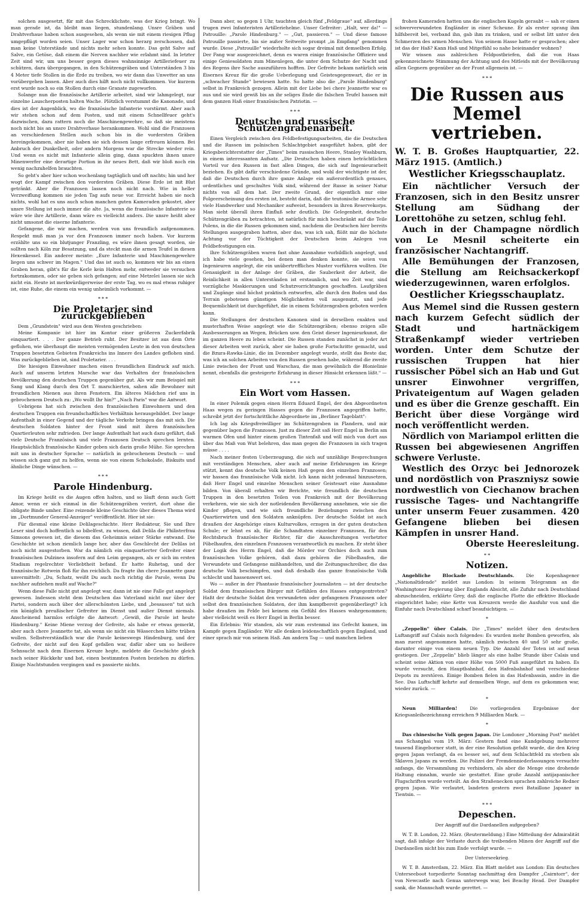solchen ausgesetzt, für mit das Schrecklichste, was der Krieg bringt. Wo man gerade ist, da bleibt man liegen, stundenlang. Unsre Gräben und Drahtverhaue haben schon ausgesehen, als wenn sie mit einem riesigen Pflug umgepflügt worden seien. Unser Lager war schon herarg zerschossen, daß man keine Unterstände und nichts mehr sehen konnte. Das geht Salve auf Salve, ein Getöse, daß einem die Nerven nachher wie erlahmt sind. In letzter Zeit sind wir, um uns besser gegen dieses wahnsinnige Artilleriefeuer zu schützen, dazu übergegangen, in den Schützengräben und Unterständen 3 bis 4 Meter tiefe Stollen in die Erde zu treiben, wo wir dann das Unwetter an uns vorübergehen lassen. Aber auch dies hilft noch nicht vollkommen. Vor kurzem erst wurde noch so ein Stollen durch eine Granate zugeworfen.
Solange nun die französische Artillerie arbeitet, sind wir lahmgelegt, nur einzelne Lauscherposten halten Wache. Plötzlich verstummt die Kanonade, und dies ist der Augenblick, wo die französische Infanterie vorstürmt. Aber auch wir stehen schon auf dem Posten, und mit einem Schnellfeuer geht's dazwischen, dazu rattern noch die Maschinengewehre, so daß sie meistens noch nicht bis an unsre Drahtverhaue herankommen. Wohl sind die Franzosen an verschiedenen Stellen auch schon bis in die vordersten Gräben hereingekommen, aber nie haben sie sich dessen lange erfreuen können. Bei Anbruch der Dunkelheit, oder andern Morgens war die Strecke wieder rein. Und wenn es nicht mit Infanterie allein ging, dann spuckten ihnen unsre Minenwerfer eine derartige Portion in ihr neues Bett, daß wir bloß noch ein wenig nachzuhelfen brauchten.
So geht's aber hier schon wochenlang tagtäglich und oft nachts; hin und her wogt der Kampf zwischen den vordersten Gräben. Diese Erde ist mit Blut getränkt. Aber die Franzosen lassen noch nicht nach. Wie in heller Verzweiflung kommen sie jeden Tag aufs neue vor. Erreicht haben sie noch nichts, wohl hat es uns auch schon manchen guten Kameraden gekostet, aber unsre Stellung ist noch immer die alte. Ja, wenn die französische Infanterie so wäre wie ihre Artillerie, dann wäre es vielleicht anders. Die unsre heißt aber nicht umsonst die eiserne Infanterie.
Gefangene, die wir machen, werden von uns freundlich aufgenommen. Respekt muß man ja vor den Franzosen immer noch haben. Vor kurzem erzählte uns so ein blutjunger Franzling, es wäre ihnen gesagt worden, sie sollten nach Köln zur Besatzung, und da steckt man die armen Teufel in diesen Hexenkessel. Ein anderer meinte: „Eure Infanterie und Maschinengewehre liegen uns schwer im Magen." Und das ist auch so, kommen wir bis an einen Graben heran, gibt's für die Kerle kein Halten mehr, entweder sie versuchen fortzukommen, oder sie geben sich gefangen; auf eine Metzelei lassen sie sich nicht ein. Heute ist merkwürdigerweise der erste Tag, wo es mal etwas ruhiger ist, eine Ruhe, die einem ein wenig unheimlich vorkommt. —
* * *
Die Proletarier sind zurückgeblieben
Dem „Grundstein" wird aus dem Westen geschrieben:
Meine Kompanie ist hier im Kontor einer größeren Zuckerfabrik einquartiert. . . . Der ganze Betrieb ruht. Der Besitzer ist aus dem Orte geflohen, wie überhaupt die meisten vermögenden Leute in den von deutschen Truppen besetzten Gebieten Frankreichs ins Innere des Landes geflohen sind. Was zurückgeblieben ist, sind Proletarier. . . .
Die hiesigen Einwohner machen einen freundlichen Eindruck auf mich. Auch auf unserm letzten Marsche war das Verhalten der französischen Bevölkerung den deutschen Truppen gegenüber gut. Als wir zum Beispiel mit Sang und Klang durch den Ort T. marschierten, sahen alle Bewohner mit freundlichen Mienen aus ihren Fenstern. Ein älteres Mädchen rief uns in gebrochenem Deutsch zu: „Wo wollt Ihr hin?" „Nach Paris" war die Antwort.
Uebrigens hat sich zwischen den französischen Einwohnern und den deutschen Truppen ein freundschaftliches Verhältnis herausgebildet. Der lange Aufenthalt in einer Gegend und der tägliche Verkehr bringen das mit sich. Die deutschen Soldaten hinter der Front sind mit ihren französischen Quartierleuten sehr zufrieden. Der lange Aufenthalt hat auch dazu geführt, daß viele Deutsche Französisch und viele Franzosen Deutsch sprechen lernten. Hauptsächlich französische Kinder geben sich darin große Mühe. Sie sprechen mit uns in deutscher Sprache — natürlich in gebrochenem Deutsch — und wissen sich ganz gut zu helfen, wenn sie von einem Schokolade, Biskuits und ähnliche Dinge wünschen. —
* * *
Parole Hindenburg.
Im Kriege heißt es die Augen offen halten, und so läuft denn auch Gott Amor, wenn er sich einmal in die Schützengräben verirrt, dort ohne die obligate Binde umher. Eine reizende kleine Geschichte über dieses Thema wird im „Dortmunder General-Anzeiger" veröffentlicht. Hier ist sie:
Für diesmal eine kleine Delilageschichte. Herr Redakteur, Sie und Ihre Leser sind doch hoffentlich so bibelfest, zu wissen, daß Delila die Philisterfrau Simsons gewesen ist, die diesem das Geheimnis seiner Stärke entwand. Die Geschichte ist schon ziemlich lange her, aber das Geschlecht der Delilas ist noch nicht ausgestorben. War da nämlich ein einquartierter Gefreiter einer französischen Dulzinea insofern auf den Leim gegangen, als er sich im ersten Stadium regelrechter Verliebtheit befand. Er hatte Ruhetag, und der französische Rotwein floß für ihn reichlich. Da fragte ihn chere Jeannette ganz unvermittelt: „Du, Schatz, weißt Du auch noch richtig die Parole, wenn Du nachher aufziehen mußt auf Wache?"
Wenn diese Falle nicht gut angelegt war, dann ist nie eine Falle gut angelegt gewesen. Indessen steht dem Deutschen das Vaterland nicht nur über der Partei, sondern auch über der allerschönsten Liebe, und „besausen" tut sich ein königlich preußischer Gefreiter im Dienst und außer Dienst niemals. Anscheinend harmlos erfolgte die Antwort: „Gewiß, die Parole ist heute Hindenburg." Keine Miene verzog der Gefreite, als habe er etwas gemerkt, aber auch chere Jeannette tat, als wenn sie nicht ein Wässerchen hätte trüben wollen. Selbstverständlich war die Parole keineswegs Hindenburg, und der Gefreite, der nicht auf den Kopf gefallen war, dafür aber um so heißere Sehnsucht nach dem Eisernen Kreuze hegte, meldete die Geschichte gleich nach seiner Rückkehr und bat, einen bestimmten Posten beziehen zu dürfen. Einige Nachtstunden vergingen und es passierte nichts.
Dann aber, so gegen 1 Uhr, tauchten gleich fünf „Feldgraue" auf, allerdings trugen zwei Infanteristen Artilleriehelme. Unser Gefreiter: „Halt, wer da!" — Patrouille: „Parole Hindenburg." — „Gut, passieren." — Und diese famose Patrouille passierte, bis sie außer Seitweite prompt „in Empfang" genommen wurde. Diese „Patrouille" wiederholte sich sogar dreimal mit demselben Erfolg. Der Fang war ausgezeichnet, denn es waren einige französische Offiziere und einige Geniesoldaten zum Minenlegen, die unter dem Schutze der Nacht und des Regens ihre Sache auszuführen hofften. Der Gefreite bekam natürlich sein Eisernes Kreuz für die große Ueberlegung und Geistesgegenwart, die er in „schwacher Stunde" bewiesen hatte. So hatte also die „Parole Hindenburg" selbst in Frankreich gezogen. Allein mit der Liebe bei chere Jeannette war es aus und sie wird gewiß bis an ihr seliges Ende die falschen Teufel hassen mit dem ganzen Haß einer französischen Patriotin. —
* * *
Deutsche und russische Schützengrabenarbeit.
Einen Vergleich zwischen den Feldbefestigungsarbeiten, die die Deutschen und die Russen im polnischen Schlachtgebiet ausgeführt haben, gibt der Kriegsberichterstatter der „Times" beim russischen Heere, Stanley Washburn, in einem interessanten Aufsatz. „Die Deutschen haben einen beträchtlichen Vorteil vor den Russen in fast allen Dingen, die sich auf Ingenieurarbeit beziehen. Es gibt dafür verschiedene Gründe, und wohl der wichtigste ist der, daß die Deutschen durch ihre ganze Anlage ein außerordentlich genaues, ordentliches und geschultes Volk sind, während der Russe in seiner Natur nichts von all dem hat. Der zweite Grund, der eigentlich nur eine Folgeerscheinung des ersten ist, besteht darin, daß die teutonische Armee sehr viele Handwerker und Mechaniker aufweist, besonders in ihren Reservekorps. Man sieht überall ihren Einfluß sehr deutlich. Die Gelegenheit, deutsche Schützengräben zu betrachten, ist natürlich für mich beschränkt auf die Teile Polens, in die die Russen gekommen sind, nachdem die Deutschen hier bereits Stellungen ausgegraben hatten, aber das, was ich sah, flößt mir die höchste Achtung vor der Tüchtigkeit der Deutschen beim Anlegen von Feldbefestigungen ein.
Ihre Schützengräben waren fast ohne Ausnahme vorbildlich angelegt, und ich habe viele gesehen, bei denen man denken konnte, sie seien von Ingenieuren angelegt, die ein unübertreffliches Muster vorführen wollten. Die Genauigkeit in der Anlage der Gräben, die Sauberkeit der Arbeit, die Reinlichkeit in allen Unterständen ist erstaunlich, und wo Zeit war, sind vorzügliche Maskierungen und Schutzvorrichtungen geschaffen. Laufgräben und Zugänge sind höchst praktisch entworfen, alle durch den Boden und das Terrain gebotenen günstigen Möglichkeiten voll ausgenutzt, und jede Bequemlichkeit ist durchgeführt, die in einem Schützengraben geboten werden kann.
Die Stellungen der deutschen Kanonen sind in derselben exakten und musterhaften Weise angelegt wie die Schützengräben; ebenso zeigen alle Ausbesserungen an Wegen, Brücken usw. den Geist dieser Ingenieurkunst, die im ganzen Heere zu leben scheint. Die Russen standen zunächst in jeder Art dieser Arbeiten weit zurück, aber sie haben große Fortschritte gemacht, und die Bzura-Rawka-Linie, die im Dezember angelegt wurde, stellt das Beste dar, was ich an solchen Arbeiten von den Russen gesehen habe, während die zweite Linie zwischen der Front und Warschau, die man gewöhnlich die Blonielinie nennt, ebenfalls die gesteigerte Erfahrung in dieser Hinsicht erkennen läßt." —
* * *
Ein Wort vom Hassen.
In einer Polemik gegen einen Herrn Eduard Engel, der den Abgeordneten Haas wegen zu geringen Hasses gegen die Franzosen angegriffen hatte, schreibt jetzt der fortschrittliche Abgeordnete im „Berliner Tageblatt":
Ich lag als Kriegsfreiwilliger im Schützengraben in Flandern, und mir gegenüber lagen die Franzosen. Just zu dieser Zeit saß Herr Engel in Berlin am warmen Ofen und hinter einem großen Tintenfaß und will mich von dort aus über das Maß von Wut belehren, das man gegen die Franzosen in sich tragen müsse . . . .
Nach meiner festen Ueberzeugung, die sich auf unzählige Besprechungen mit verständigen Menschen, aber auch auf meine Erfahrungen im Kriege stützt, kennt das deutsche Volk keinen Haß gegen den einzelnen Franzosen; wir hassen das französische Volk nicht. Ich kann nicht jedesmal hinzusetzen, daß Herr Engel und einzelne Menschen seiner Geistesart eine Ausnahme bilden. Von überall erhalten wir Berichte, wie freundlich die deutschen Truppen in den besetzten Teilen von Frankreich mit der Bevölkerung verkehren, wie sie sich der notleidenden Bevölkerung annehmen, wie sie die Kinder pflegen, und wie sich freundliche Beziehungen zwischen den Quartierwirten und den Soldaten anknüpfen. Der deutsche Soldat ist auch draußen der Angehörige eines Kulturvolkes, erzogen in der guten deutschen Schule; er lehnt es ab, für die Schandtaten einzelner Franzosen, für den Rechtsbruch französischer Richter, für die Ausschreitungen verhetzter Pöbelhaufen, den einzelnen Franzosen verantwortlich zu machen. Er steht über der Logik des Herrn Engel, daß die Mörder vor Orchies doch auch zum französischen Volke gehören, daß dazu gehören die Pöbelhaufen, die Verwundete und Gefangene mißhandelten, und die Zeitungsschreiber, die das deutsche Volk beschimpfen, und daß deshalb das ganze französische Volk schlecht und hassenswert sei.
Wo — außer in der Phantasie französischer Journalisten — ist der deutsche Soldat dem französischen Bürger mit Gefühlen des Hasses entgegentreten? Haßt der deutsche Soldat den verwundeten oder gefangenen Franzosen oder selbst den französischen Soldaten, der ihm kampfbereit gegenüberliegt? Ich habe draußen im Felde bei keinem ein Gefühl des Hasses wahrgenommen; aber vielleicht weiß es Herr Engel in Berlin besser.
Ein Erlebnis: Wir standen, als wir zum erstenmal ins Gefecht kamen, im Kampfe gegen Engländer. Wir alle denken leidenschaftlich gegen England, und einer sprach mir von seinem Haß. Am andern Tag — und manchen lieben
frohen Kameraden hatten uns die englischen Kugeln geraubt — sah er einen schwerverwundeten Engländer in einer Scheune. Er als erster sprang ihm hilfsbereit bei, verband ihn, gab ihm zu trinken, und er selbst litt unter den Schmerzen des armen Menschen. Von seinem Hasse hatte er gesprochen; aber ist das der Haß? Kann Haß und Mitgefühl so nahe beieinander wohnen?
Wir wissen aus zahlreichen Feldpostbriefen, daß die von Haas gekennzeichnete Stimmung der Achtung und des Mitleids mit der Bevölkerung allen Gegnern gegenüber an der Front allgemein ist. —
* * *
Die Russen aus Memel vertrieben.
W. T. B. Großes Hauptquartier, 22. März 1915. (Amtlich.)
Westlicher Kriegsschauplatz.
Ein nächtlicher Versuch der Franzosen, sich in den Besitz unsrer Stellung am Südhang der Lorettohöhe zu setzen, schlug fehl.
Auch in der Champagne nördlich von Le Mesnil scheiterte ein französischer Nachtangriff.
Alle Bemühungen der Franzosen, die Stellung am Reichsackerkopf wiederzugewinnen, waren erfolglos.
Oestlicher Kriegsschauplatz.
Aus Memel sind die Russen gestern nach kurzem Gefecht südlich der Stadt und hartnäckigem Straßenkampf wieder vertrieben worden. Unter dem Schutze der russischen Truppen hat hier russischer Pöbel sich an Hab und Gut unsrer Einwohner vergriffen, Privateigentum auf Wagen geladen und es über die Grenze geschafft. Ein Bericht über diese Vorgänge wird noch veröffentlicht werden.
Nördlich von Mariampol erlitten die Russen bei abgewiesenen Angriffen schwere Verluste.
Westlich des Orzyc bei Jednorozek und nordöstlich von Praszniysz sowie nordwestlich von Ciechanow brachen russische Tages- und Nachtangriffe unter unserm Feuer zusammen. 420 Gefangene blieben bei diesen Kämpfen in unsrer Hand.
Oberste Heeresleitung.
* *
Notizen.
Angebliche Blockade Deutschlands. Die Kopenhagener „Nationaltidende" meldet aus London: In seinem Telegramm an die Washingtoner Regierung über Englands Absicht, alle Zufuhr nach Deutschland abzuschneiden, erklärte Grey, daß die englische Flotte die effektive Blockade eingerichtet habe; eine Kette von Kreuzern werde die Ausfuhr von und die Einfuhr nach Deutschland scharf beaufsichtigen. —
*
„Zeppelin" über Calais. Die „Times" meldet über den deutschen Luftangriff auf Calais noch folgendes: Es wurden mehr Bomben geworfen, als man zuerst angenommen hatte, nämlich zwischen 40 und 50 sehr große, darunter einige von einem neuen Typ. Die Anzahl der Toten ist auf neun gestiegen. Der „Zeppelin" blieb länger als eine halbe Stunde über Calais und scheint seine Aktion von einer Höhe von 5000 Fuß ausgeführt zu haben. Es wurde versucht, den Hauptbahnhof, den Hafenbahnhof und verschiedene Depots zu zerstören. Einige Bomben fielen in das Hafenbassin, andre in die See. Das Luftschiff kehrte auf demselben Wege, auf dem es gekommen war, wieder zurück. —
*
Neun Milliarden! Die vorliegenden Ergebnisse der Kriegsanleihezeichnung erreichen 9 Milliarden Mark. —
*
Das chinesische Volk gegen Japan. Die Londoner „Morning Post" meldet aus Schanghai vom 19. März: Gestern fand eine Kundgebung mehrerer tausend Eingeborner statt, in der eine Resolution gefaßt wurde, die den Krieg gegen Japan verlangt, da es besser sei, auf dem Schlachtfeld zu sterben als Sklaven Japans zu werden. Die Polizei der Fremdenniederlassungen versuchte anfangs, die Versammlung zu verhindern, als aber die Menge eine drohende Haltung einnahm, wurde sie gestattet. Eine große Anzahl antijapanischer Flugschriften wurde verteilt. An den Straßenecken sprachen zahlreiche Redner gegen Japan. Wie verlautet, landeten gestern zwei Bataillone Japaner in Tientsin. —
* * *
Depeschen.
Der Angriff auf die Dardanellen aufgegeben?
W. T. B. London, 22. März. (Reutermeldung.) Eine Mitteilung der Admiralität sagt, daß infolge der Verluste durch die treibenden Minen der Angriff auf die Dardanellen nicht bis zum Ende verfolgt wurde. —
Der Unterseekrieg.
W. T. B. Amsterdam, 22. März. Ein Blatt meldet aus London: Ein deutsches Unterseeboot torpedierte Sonntag nachmittag den Dampfer „Cairntorr", der von Newcastle nach Genua unterwegs war, bei Beachy Head. Der Dampfer sank, die Mannschaft wurde gerettet. —